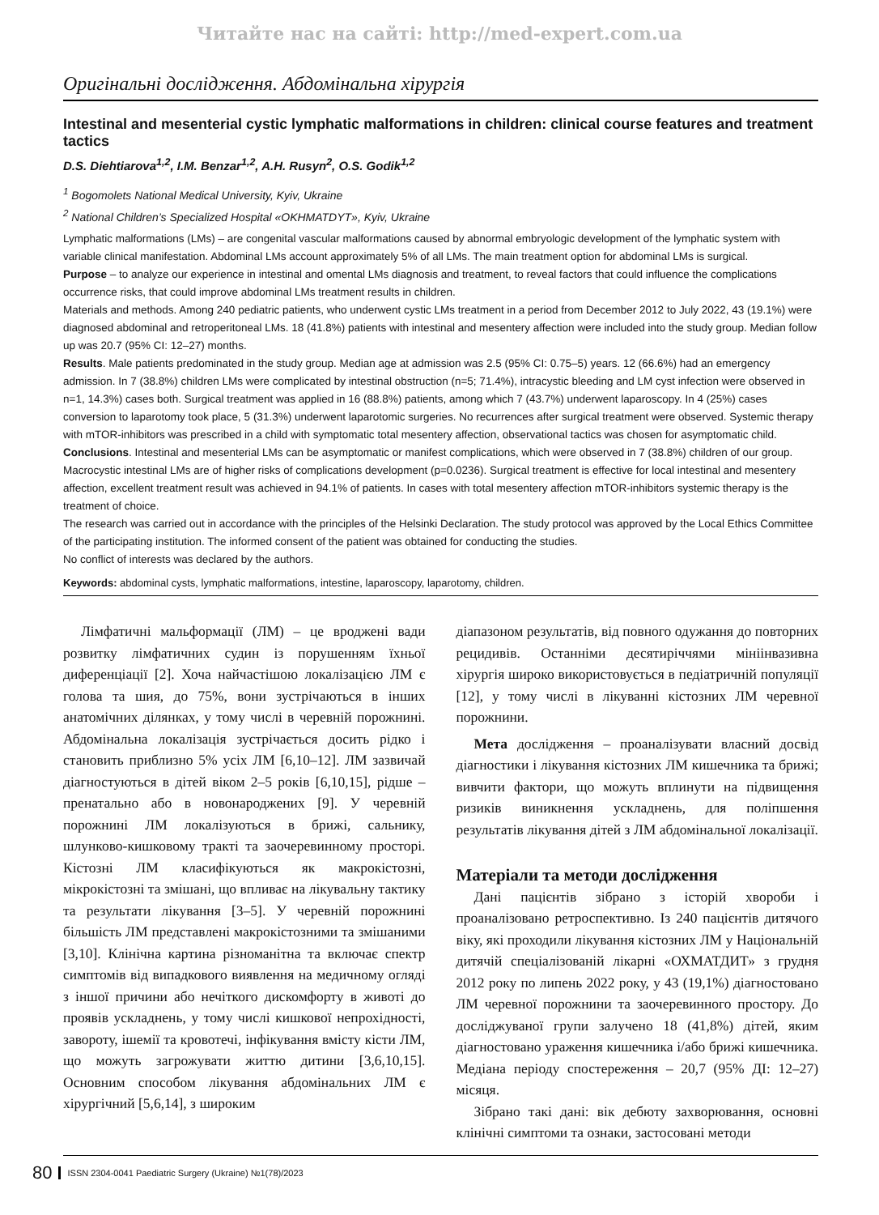Читайте нас на сайті: http://med-expert.com.ua
Оригінальні дослідження. Абдомінальна хірургія
Intestinal and mesenterial cystic lymphatic malformations in children: clinical course features and treatment tactics
D.S. Diehtiarova<sup>1,2</sup>, I.M. Benzar<sup>1,2</sup>, A.H. Rusyn<sup>2</sup>, O.S. Godik<sup>1,2</sup>
<sup>1</sup> Bogomolets National Medical University, Kyiv, Ukraine
<sup>2</sup> National Children’s Specialized Hospital «OKHMATDYT», Kyiv, Ukraine
Lymphatic malformations (LMs) – are congenital vascular malformations caused by abnormal embryologic development of the lymphatic system with variable clinical manifestation. Abdominal LMs account approximately 5% of all LMs. The main treatment option for abdominal LMs is surgical.
Purpose – to analyze our experience in intestinal and omental LMs diagnosis and treatment, to reveal factors that could influence the complications occurrence risks, that could improve abdominal LMs treatment results in children.
Materials and methods. Among 240 pediatric patients, who underwent cystic LMs treatment in a period from December 2012 to July 2022, 43 (19.1%) were diagnosed abdominal and retroperitoneal LMs. 18 (41.8%) patients with intestinal and mesentery affection were included into the study group. Median follow up was 20.7 (95% CI: 12–27) months.
Results. Male patients predominated in the study group. Median age at admission was 2.5 (95% CI: 0.75–5) years. 12 (66.6%) had an emergency admission. In 7 (38.8%) children LMs were complicated by intestinal obstruction (n=5; 71.4%), intracystic bleeding and LM cyst infection were observed in n=1, 14.3%) cases both. Surgical treatment was applied in 16 (88.8%) patients, among which 7 (43.7%) underwent laparoscopy. In 4 (25%) cases conversion to laparotomy took place, 5 (31.3%) underwent laparotomic surgeries. No recurrences after surgical treatment were observed. Systemic therapy with mTOR-inhibitors was prescribed in a child with symptomatic total mesentery affection, observational tactics was chosen for asymptomatic child.
Conclusions. Intestinal and mesenterial LMs can be asymptomatic or manifest complications, which were observed in 7 (38.8%) children of our group. Macrocystic intestinal LMs are of higher risks of complications development (p=0.0236). Surgical treatment is effective for local intestinal and mesentery affection, excellent treatment result was achieved in 94.1% of patients. In cases with total mesentery affection mTOR-inhibitors systemic therapy is the treatment of choice.
The research was carried out in accordance with the principles of the Helsinki Declaration. The study protocol was approved by the Local Ethics Committee of the participating institution. The informed consent of the patient was obtained for conducting the studies.
No conflict of interests was declared by the authors.
Keywords: abdominal cysts, lymphatic malformations, intestine, laparoscopy, laparotomy, children.
Лімфатичні мальформації (ЛМ) – це вроджені вади розвитку лімфатичних судин із порушенням їхньої диференціації [2]. Хоча найчастішою локалізацією ЛМ є голова та шия, до 75%, вони зустрічаються в інших анатомічних ділянках, у тому числі в черевній порожнині. Абдомінальна локалізація зустрічається досить рідко і становить приблизно 5% усіх ЛМ [6,10–12]. ЛМ зазвичай діагностуються в дітей віком 2–5 років [6,10,15], рідше – пренатально або в новонароджених [9]. У черевній порожнині ЛМ локалізуються в брижі, сальнику, шлунково-кишковому тракті та заочеревинному просторі. Кістозні ЛМ класифікуються як макрокістозні, мікрокістозні та змішані, що впливає на лікувальну тактику та результати лікування [3–5]. У черевній порожнині більшість ЛМ представлені макрокістозними та змішаними [3,10]. Клінічна картина різноманітна та включає спектр симптомів від випадкового виявлення на медичному огляді з іншої причини або нечіткого дискомфорту в животі до проявів ускладнень, у тому числі кишкової непрохідності, завороту, ішемії та кровотечі, інфікування вмісту кісти ЛМ, що можуть загрожувати життю дитини [3,6,10,15]. Основним способом лікування абдомінальних ЛМ є хірургічний [5,6,14], з широким
діапазоном результатів, від повного одужання до повторних рецидивів. Останніми десятиріччями мініінвазивна хірургія широко використовується в педіатричній популяції [12], у тому числі в лікуванні кістозних ЛМ черевної порожнини.
Мета дослідження – проаналізувати власний досвід діагностики і лікування кістозних ЛМ кишечника та брижі; вивчити фактори, що можуть вплинути на підвищення ризиків виникнення ускладнень, для поліпшення результатів лікування дітей з ЛМ абдомінальної локалізації.
Матеріали та методи дослідження
Дані пацієнтів зібрано з історій хвороби і проаналізовано ретроспективно. Із 240 пацієнтів дитячого віку, які проходили лікування кістозних ЛМ у Національній дитячій спеціалізованій лікарні «ОХМАТДИТ» з грудня 2012 року по липень 2022 року, у 43 (19,1%) діагностовано ЛМ черевної порожнини та заочеревинного простору. До досліджуваної групи залучено 18 (41,8%) дітей, яким діагностовано ураження кишечника і/або брижі кишечника. Медіана періоду спостереження – 20,7 (95% ДІ: 12–27) місяця.
Зібрано такі дані: вік дебюту захворювання, основні клінічні симптоми та ознаки, застосовані методи
80 ISSN 2304-0041 Paediatric Surgery (Ukraine) №1(78)/2023